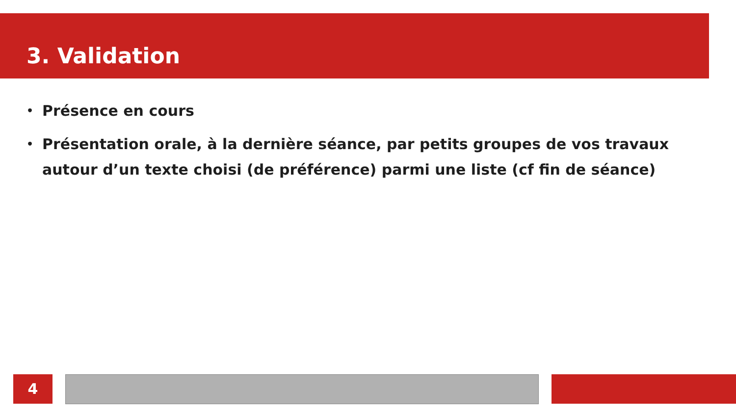3. Validation
• Présence en cours
• Présentation orale, à la dernière séance, par petits groupes de vos travaux autour d’un texte choisi (de préférence) parmi une liste (cf fin de séance)
4